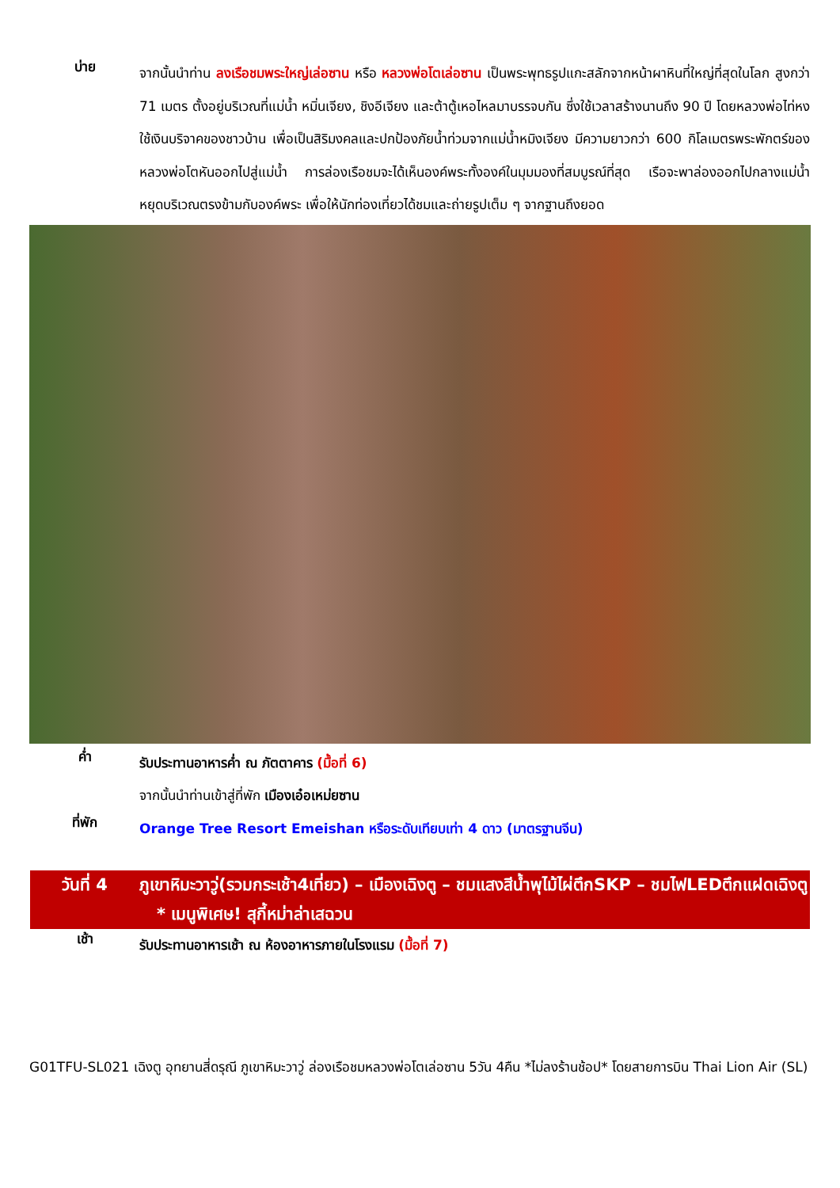บ่าย
จากนั้นนำท่าน ลงเรือชมพระใหญ่เล่อซาน หรือ หลวงพ่อโตเล่อซาน เป็นพระพุทธรูปแกะสลักจากหน้าผาหินที่ใหญ่ที่สุดในโลก สูงกว่า 71 เมตร ตั้งอยู่บริเวณที่แม่น้ำ หมิ่นเจียง, ชิงอีเจียง และต้าตู้เหอไหลมาบรรจบกัน ซึ่งใช้เวลาสร้างนานถึง 90 ปี โดยหลวงพ่อไท่หง ใช้เงินบริจาคของชาวบ้าน เพื่อเป็นสิริมงคลและปกป้องภัยน้ำท่วมจากแม่น้ำหมิงเจียง มีความยาวกว่า 600 กิโลเมตรพระพักตร์ของหลวงพ่อโตหันออกไปสู่แม่น้ำ การล่องเรือชมจะได้เห็นองค์พระทั้งองค์ในมุมมองที่สมบูรณ์ที่สุด เรือจะพาล่องออกไปกลางแม่น้ำ หยุดบริเวณตรงข้ามกับองค์พระ เพื่อให้นักท่องเที่ยวได้ชมและถ่ายรูปเต็ม ๆ จากฐานถึงยอด
ค่ำ
รับประทานอาหารค่ำ ณ ภัตตาคาร (มื้อที่ 6)
จากนั้นนำท่านเข้าสู่ที่พัก เมืองเอ๋อเหม่ยซาน
ที่พัก
Orange Tree Resort Emeishan หรือระดับเทียบเท่า 4 ดาว (มาตรฐานจีน)
วันที่ 4 ภูเขาหิมะวาวู่(รวมกระเช้า4เที่ยว) – เมืองเฉิงตู – ชมแสงสีน้ำพุไม้ไผ่ตึกSKP – ชมไฟLEDตึกแฝดเฉิงตู * เมนูพิเศษ! สุกี้หม่าล่าเสฉวน
เช้า
รับประทานอาหารเช้า ณ ห้องอาหารภายในโรงแรม (มื้อที่ 7)
G01TFU-SL021 เฉิงตู อุทยานสี่ดรุณี ภูเขาหิมะวาวู่ ล่องเรือชมหลวงพ่อโตเล่อซาน 5วัน 4คืน *ไม่ลงร้านช้อป* โดยสายการบิน Thai Lion Air (SL)